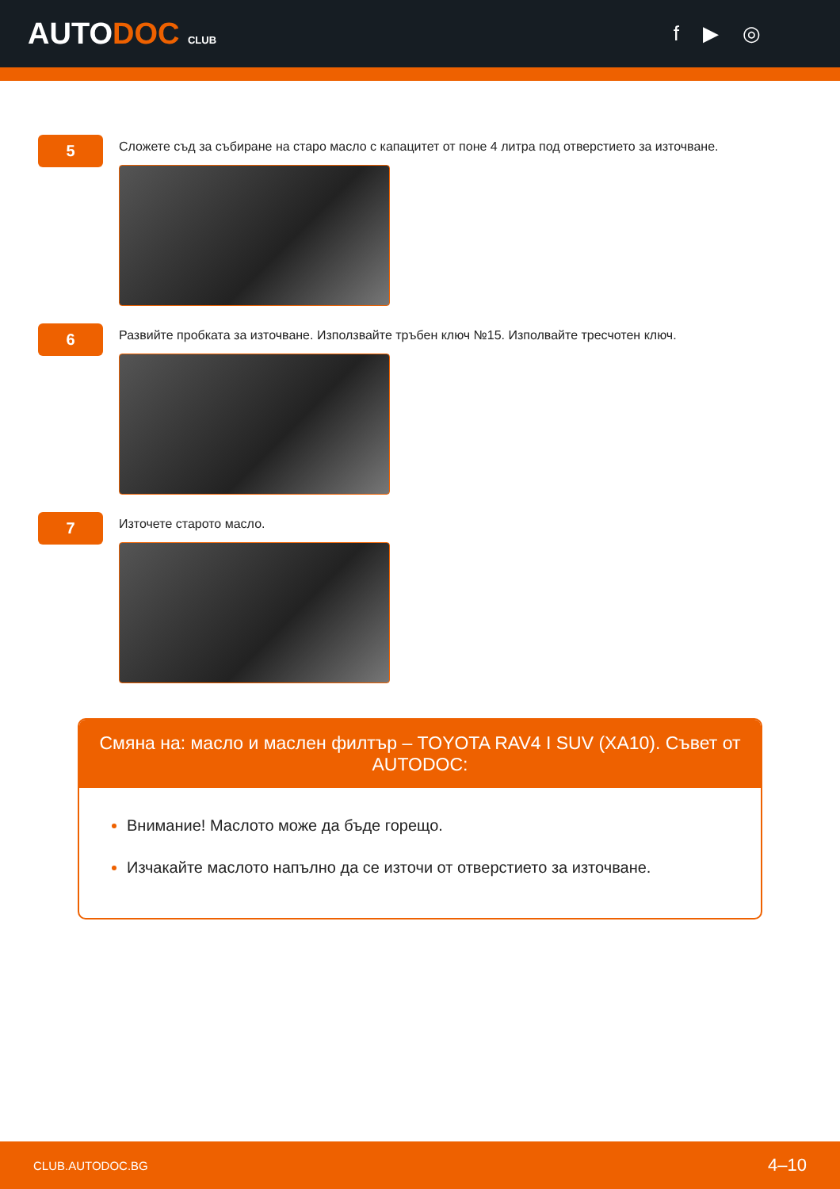AUTODOC CLUB
f ▶ ◎
5
Сложете съд за събиране на старо масло с капацитет от поне 4 литра под отверстието за източване.
6
Развийте пробката за източване. Използвайте тръбен ключ №15. Изполвайте тресчотен ключ.
7
Източете старото масло.
Смяна на: масло и маслен филтър – TOYOTA RAV4 I SUV (XA10). Съвет от AUTODOC:
Внимание! Маслото може да бъде горещо.
Изчакайте маслото напълно да се източи от отверстието за източване.
CLUB.AUTODOC.BG 4–10